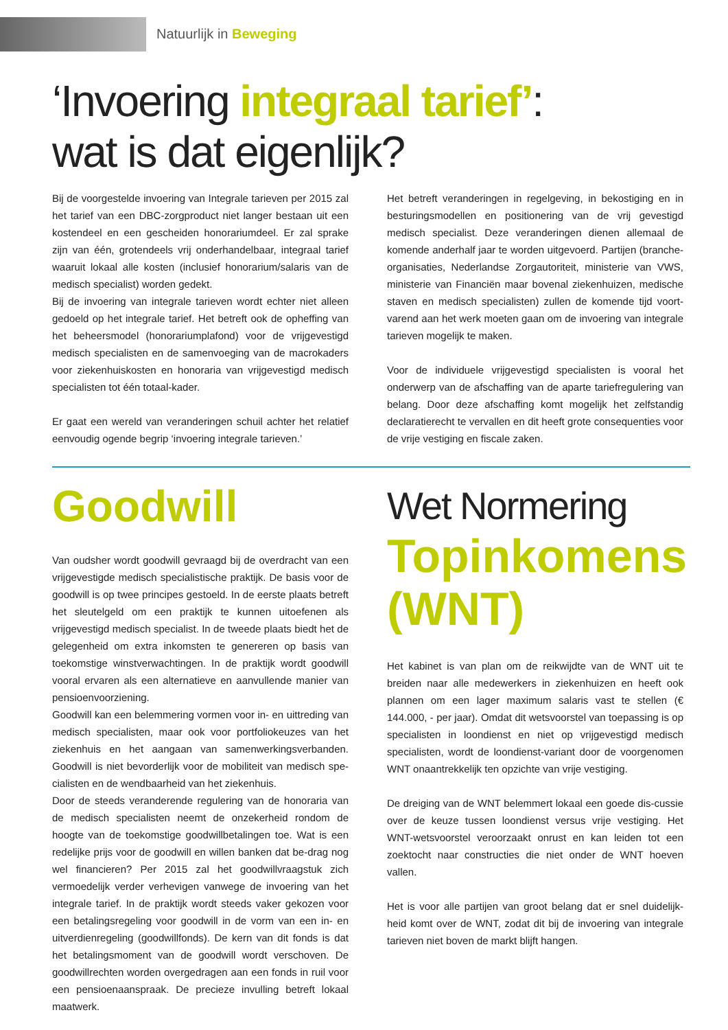Natuurlijk in Beweging
‘Invoering integraal tarief’:
wat is dat eigenlijk?
Bij de voorgestelde invoering van Integrale tarieven per 2015 zal het tarief van een DBC-zorgproduct niet langer bestaan uit een kostendeel en een gescheiden honorariumdeel. Er zal sprake zijn van één, grotendeels vrij onderhandelbaar, integraal tarief waaruit lokaal alle kosten (inclusief honorarium/salaris van de medisch specialist) worden gedekt.
Bij de invoering van integrale tarieven wordt echter niet alleen gedoeld op het integrale tarief. Het betreft ook de opheffing van het beheersmodel (honorariumplafond) voor de vrijgevestigd medisch specialisten en de samenvoeging van de macrokaders voor ziekenhuiskosten en honoraria van vrijgevestigd medisch specialisten tot één totaal-kader.
Er gaat een wereld van veranderingen schuil achter het relatief eenvoudig ogende begrip ‘invoering integrale tarieven.’
Het betreft veranderingen in regelgeving, in bekostiging en in besturingsmodellen en positionering van de vrij gevestigd medisch specialist. Deze veranderingen dienen allemaal de komende anderhalf jaar te worden uitgevoerd. Partijen (branche-organisaties, Nederlandse Zorgautoriteit, ministerie van VWS, ministerie van Financiën maar bovenal ziekenhuizen, medische staven en medisch specialisten) zullen de komende tijd voort-varend aan het werk moeten gaan om de invoering van integrale tarieven mogelijk te maken.
Voor de individuele vrijgevestigd specialisten is vooral het onderwerp van de afschaffing van de aparte tariefregulering van belang. Door deze afschaffing komt mogelijk het zelfstandig declaratierecht te vervallen en dit heeft grote consequenties voor de vrije vestiging en fiscale zaken.
Goodwill
Van oudsher wordt goodwill gevraagd bij de overdracht van een vrijgevestigde medisch specialistische praktijk. De basis voor de goodwill is op twee principes gestoeld. In de eerste plaats betreft het sleutelgeld om een praktijk te kunnen uitoefenen als vrijgevestigd medisch specialist. In de tweede plaats biedt het de gelegenheid om extra inkomsten te genereren op basis van toekomstige winstverwachtingen. In de praktijk wordt goodwill vooral ervaren als een alternatieve en aanvullende manier van pensioenvoorziening.
Goodwill kan een belemmering vormen voor in- en uittreding van medisch specialisten, maar ook voor portfoliokeuzes van het ziekenhuis en het aangaan van samenwerkingsverbanden. Goodwill is niet bevorderlijk voor de mobiliteit van medisch spe-cialisten en de wendbaarheid van het ziekenhuis.
Door de steeds veranderende regulering van de honoraria van de medisch specialisten neemt de onzekerheid rondom de hoogte van de toekomstige goodwillbetalingen toe. Wat is een redelijke prijs voor de goodwill en willen banken dat be-drag nog wel financieren? Per 2015 zal het goodwillvraagstuk zich vermoedelijk verder verhevigen vanwege de invoering van het integrale tarief. In de praktijk wordt steeds vaker gekozen voor een betalingsregeling voor goodwill in de vorm van een in- en uitverdienregeling (goodwillfonds). De kern van dit fonds is dat het betalingsmoment van de goodwill wordt verschoven. De goodwillrechten worden overgedragen aan een fonds in ruil voor een pensioenaanspraak. De precieze invulling betreft lokaal maatwerk.
Wet Normering
Topinkomens (WNT)
Het kabinet is van plan om de reikwijdte van de WNT uit te breiden naar alle medewerkers in ziekenhuizen en heeft ook plannen om een lager maximum salaris vast te stellen (€ 144.000, - per jaar). Omdat dit wetsvoorstel van toepassing is op specialisten in loondienst en niet op vrijgevestigd medisch specialisten, wordt de loondienst-variant door de voorgenomen WNT onaantrekkelijk ten opzichte van vrije vestiging.
De dreiging van de WNT belemmert lokaal een goede dis-cussie over de keuze tussen loondienst versus vrije vestiging. Het WNT-wetsvoorstel veroorzaakt onrust en kan leiden tot een zoektocht naar constructies die niet onder de WNT hoeven vallen.
Het is voor alle partijen van groot belang dat er snel duidelijk-heid komt over de WNT, zodat dit bij de invoering van integrale tarieven niet boven de markt blijft hangen.